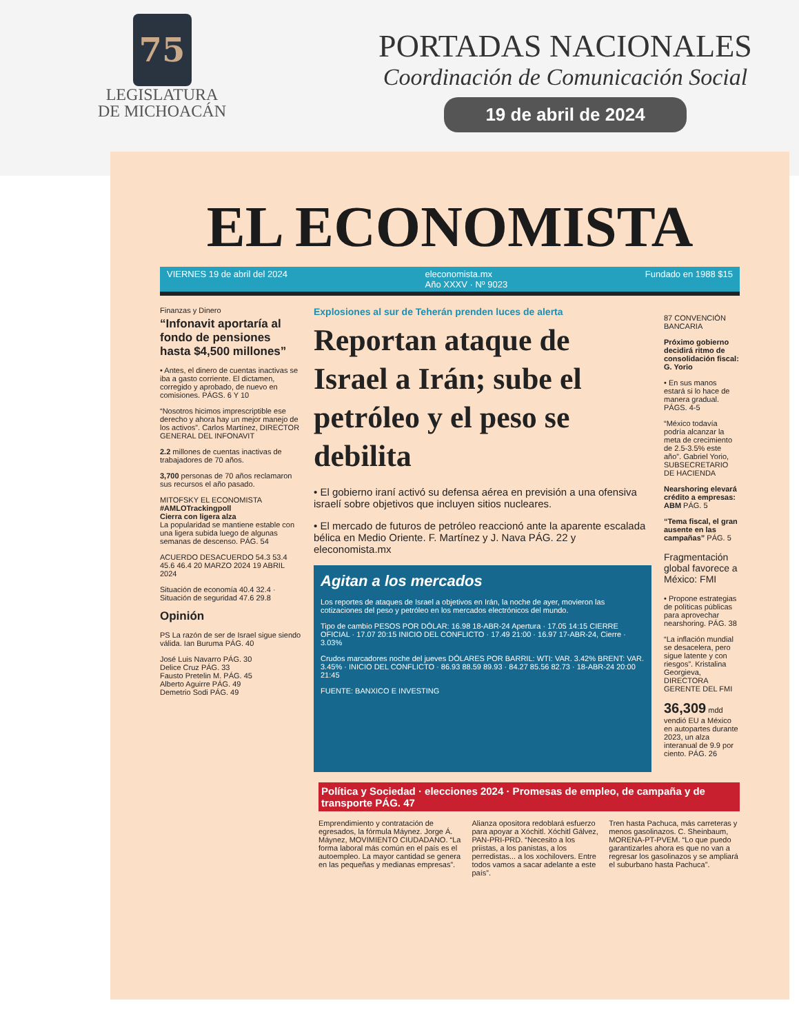75
LEGISLATURA
DE MICHOACÁN
PORTADAS NACIONALES
Coordinación de Comunicación Social
19 de abril de 2024
EL ECONOMISTA
VIERNES 19 de abril del 2024 eleconomista.mx
Año XXXV · Nº 9023 Fundado en 1988 $15
Finanzas y Dinero
“Infonavit aportaría al fondo de pensiones hasta $4,500 millones”
• Antes, el dinero de cuentas inactivas se iba a gasto corriente. El dictamen, corregido y aprobado, de nuevo en comisiones. PÁGS. 6 Y 10
“Nosotros hicimos imprescriptible ese derecho y ahora hay un mejor manejo de los activos”. Carlos Martínez, DIRECTOR GENERAL DEL INFONAVIT
2.2 millones de cuentas inactivas de trabajadores de 70 años.
3,700 personas de 70 años reclamaron sus recursos el año pasado.
MITOFSKY EL ECONOMISTA
#AMLOTrackingpoll
Cierra con ligera alza
La popularidad se mantiene estable con una ligera subida luego de algunas semanas de descenso. PÁG. 54
ACUERDO DESACUERDO 54.3 53.4 45.6 46.4 20 MARZO 2024 19 ABRIL 2024
Situación de economía 40.4 32.4 · Situación de seguridad 47.6 29.8
Opinión
PS La razón de ser de Israel sigue siendo válida. Ian Buruma PÁG. 40
José Luis Navarro PÁG. 30
Delice Cruz PÁG. 33
Fausto Pretelin M. PÁG. 45
Alberto Aguirre PÁG. 49
Demetrio Sodi PÁG. 49
Explosiones al sur de Teherán prenden luces de alerta
Reportan ataque de Israel a Irán; sube el petróleo y el peso se debilita
• El gobierno iraní activó su defensa aérea en previsión a una ofensiva israelí sobre objetivos que incluyen sitios nucleares.
• El mercado de futuros de petróleo reaccionó ante la aparente escalada bélica en Medio Oriente. F. Martínez y J. Nava PÁG. 22 y eleconomista.mx
Agitan a los mercados
Los reportes de ataques de Israel a objetivos en Irán, la noche de ayer, movieron las cotizaciones del peso y petróleo en los mercados electrónicos del mundo.
Tipo de cambio PESOS POR DÓLAR: 16.98 18-ABR-24 Apertura · 17.05 14:15 CIERRE OFICIAL · 17.07 20:15 INICIO DEL CONFLICTO · 17.49 21:00 · 16.97 17-ABR-24, Cierre · 3.03%
Crudos marcadores noche del jueves DÓLARES POR BARRIL: WTI: VAR. 3.42% BRENT: VAR. 3.45% · INICIO DEL CONFLICTO · 86.93 88.59 89.93 · 84.27 85.56 82.73 · 18-ABR-24 20:00 21:45
FUENTE: BANXICO E INVESTING
87 CONVENCIÓN BANCARIA
Próximo gobierno decidirá ritmo de consolidación fiscal: G. Yorio
• En sus manos estará si lo hace de manera gradual. PÁGS. 4-5
“México todavía podría alcanzar la meta de crecimiento de 2.5-3.5% este año”. Gabriel Yorio, SUBSECRETARIO DE HACIENDA
Nearshoring elevará crédito a empresas: ABM PÁG. 5
“Tema fiscal, el gran ausente en las campañas” PÁG. 5
Fragmentación global favorece a México: FMI
• Propone estrategias de políticas públicas para aprovechar nearshoring. PÁG. 38
“La inflación mundial se desacelera, pero sigue latente y con riesgos”. Kristalina Georgieva, DIRECTORA GERENTE DEL FMI
36,309 mdd vendió EU a México en autopartes durante 2023, un alza interanual de 9.9 por ciento. PÁG. 26
Política y Sociedad · elecciones 2024 · Promesas de empleo, de campaña y de transporte PÁG. 47
Emprendimiento y contratación de egresados, la fórmula Máynez. Jorge Á. Máynez, MOVIMIENTO CIUDADANO. “La forma laboral más común en el país es el autoempleo. La mayor cantidad se genera en las pequeñas y medianas empresas”.
Alianza opositora redoblará esfuerzo para apoyar a Xóchitl. Xóchitl Gálvez, PAN-PRI-PRD. “Necesito a los priistas, a los panistas, a los perredistas... a los xochilovers. Entre todos vamos a sacar adelante a este país”.
Tren hasta Pachuca, más carreteras y menos gasolinazos. C. Sheinbaum, MORENA-PT-PVEM. “Lo que puedo garantizarles ahora es que no van a regresar los gasolinazos y se ampliará el suburbano hasta Pachuca”.